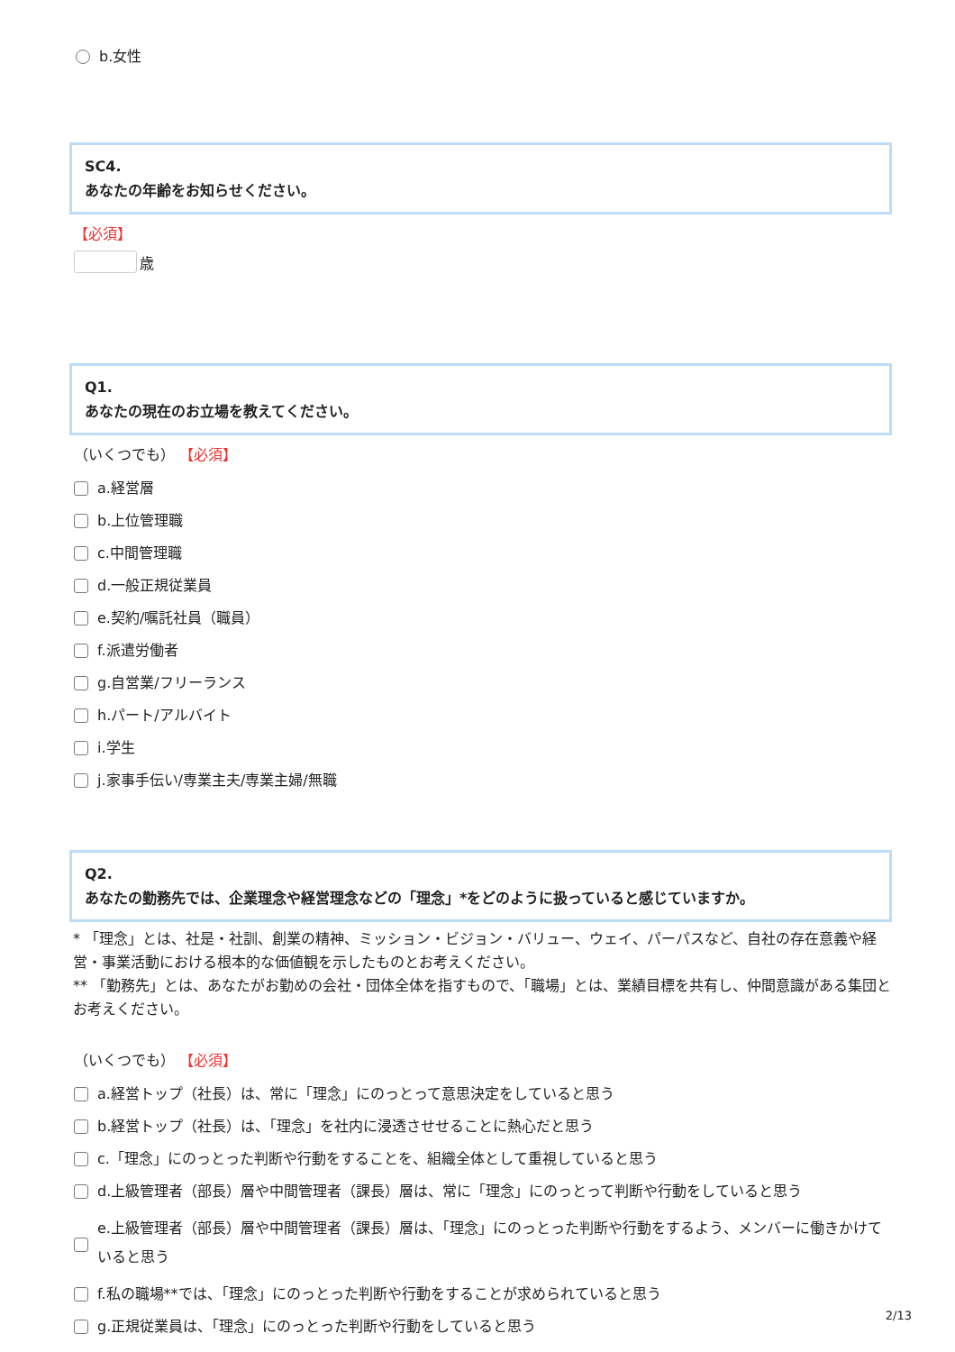b.女性
SC4.
あなたの年齢をお知らせください。
【必須】
歳
Q1.
あなたの現在のお立場を教えてください。
（いくつでも） 【必須】
a.経営層
b.上位管理職
c.中間管理職
d.一般正規従業員
e.契約/嘱託社員（職員）
f.派遣労働者
g.自営業/フリーランス
h.パート/アルバイト
i.学生
j.家事手伝い/専業主夫/専業主婦/無職
Q2.
あなたの勤務先では、企業理念や経営理念などの「理念」*をどのように扱っていると感じていますか。
* 「理念」とは、社是・社訓、創業の精神、ミッション・ビジョン・バリュー、ウェイ、パーパスなど、自社の存在意義や経営・事業活動における根本的な価値観を示したものとお考えください。
** 「勤務先」とは、あなたがお勤めの会社・団体全体を指すもので、「職場」とは、業績目標を共有し、仲間意識がある集団とお考えください。
（いくつでも） 【必須】
a.経営トップ（社長）は、常に「理念」にのっとって意思決定をしていると思う
b.経営トップ（社長）は、「理念」を社内に浸透させせることに熱心だと思う
c.「理念」にのっとった判断や行動をすることを、組織全体として重視していると思う
d.上級管理者（部長）層や中間管理者（課長）層は、常に「理念」にのっとって判断や行動をしていると思う
e.上級管理者（部長）層や中間管理者（課長）層は、「理念」にのっとった判断や行動をするよう、メンバーに働きかけていると思う
f.私の職場**では、「理念」にのっとった判断や行動をすることが求められていると思う
g.正規従業員は、「理念」にのっとった判断や行動をしていると思う
2/13